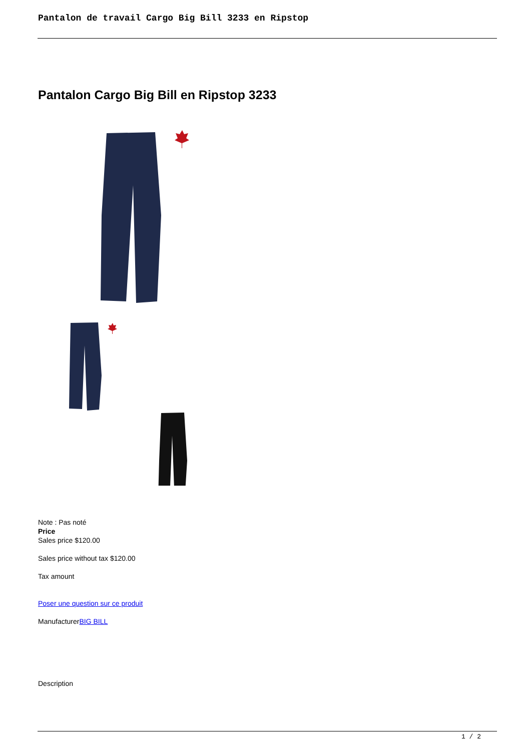Pantalon de travail Cargo Big Bill 3233 en Ripstop
Pantalon Cargo Big Bill en Ripstop 3233
Note : Pas noté
Price
Sales price $120.00
Sales price without tax $120.00
Tax amount
Poser une question sur ce produit
ManufacturerBIG BILL
Description
1 / 2